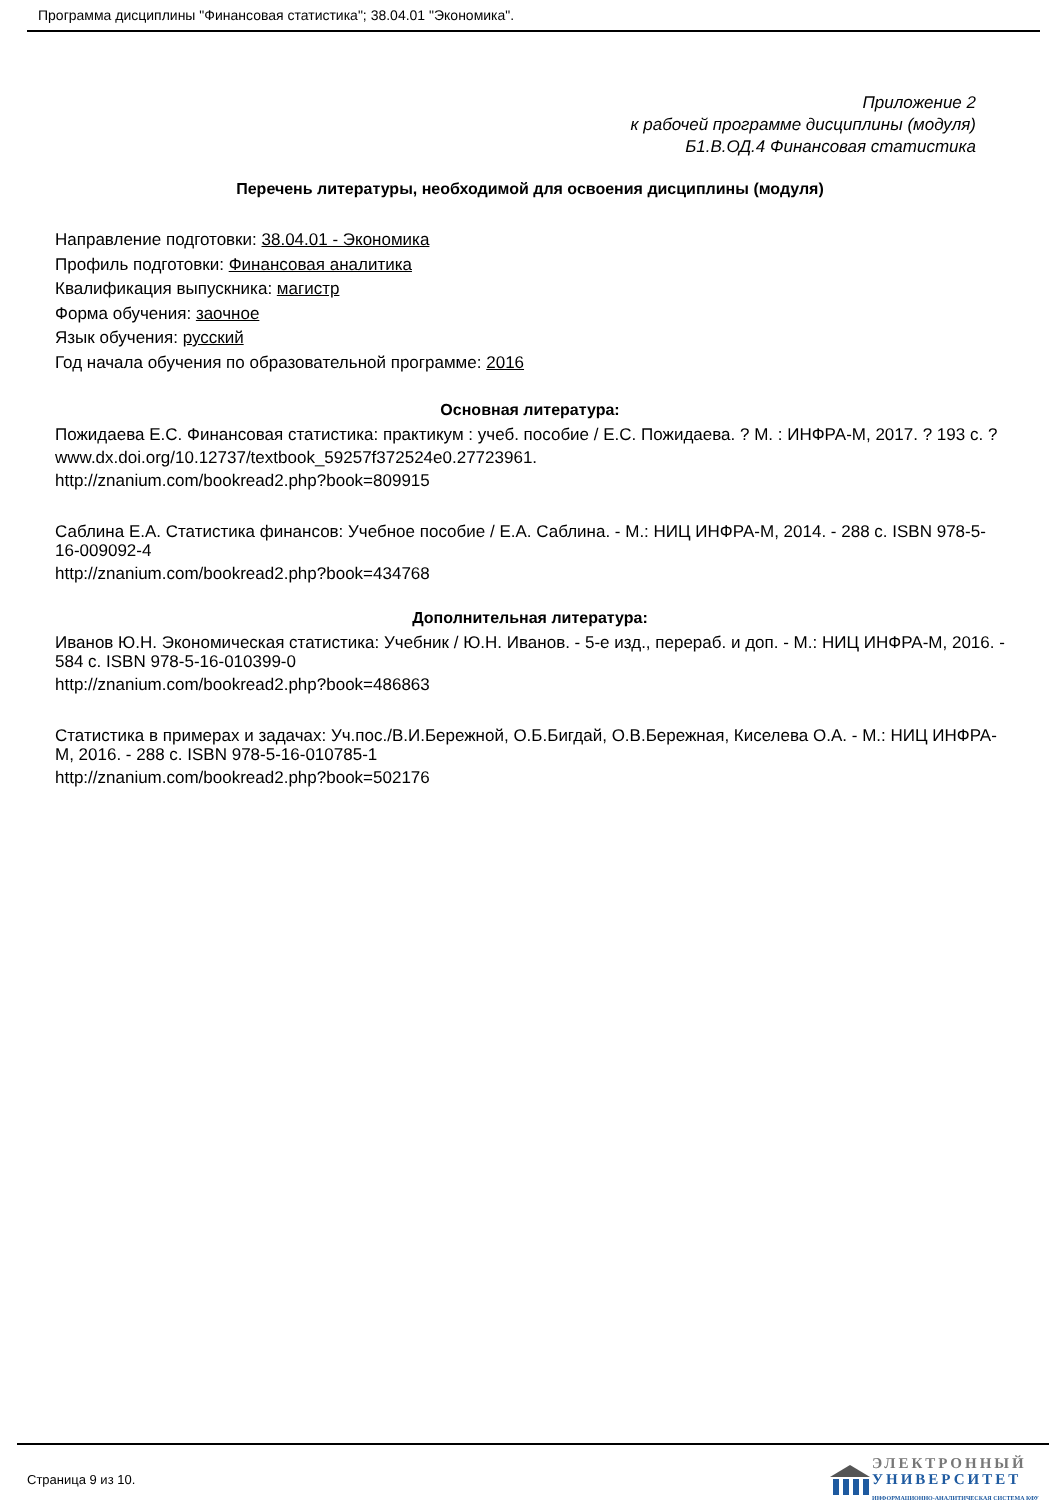Программа дисциплины "Финансовая статистика"; 38.04.01 "Экономика".
Приложение 2
к рабочей программе дисциплины (модуля)
Б1.В.ОД.4 Финансовая статистика
Перечень литературы, необходимой для освоения дисциплины (модуля)
Направление подготовки: 38.04.01 - Экономика
Профиль подготовки: Финансовая аналитика
Квалификация выпускника: магистр
Форма обучения: заочное
Язык обучения: русский
Год начала обучения по образовательной программе: 2016
Основная литература:
Пожидаева Е.С. Финансовая статистика: практикум : учеб. пособие / Е.С. Пожидаева. ? М. : ИНФРА-М, 2017. ? 193 с. ?
www.dx.doi.org/10.12737/textbook_59257f372524e0.27723961.
http://znanium.com/bookread2.php?book=809915
Саблина Е.А. Статистика финансов: Учебное пособие / Е.А. Саблина. - М.: НИЦ ИНФРА-М, 2014. - 288 с. ISBN 978-5-16-009092-4
http://znanium.com/bookread2.php?book=434768
Дополнительная литература:
Иванов Ю.Н. Экономическая статистика: Учебник / Ю.Н. Иванов. - 5-е изд., перераб. и доп. - М.: НИЦ ИНФРА-М, 2016. - 584 с. ISBN 978-5-16-010399-0
http://znanium.com/bookread2.php?book=486863
Статистика в примерах и задачах: Уч.пос./В.И.Бережной, О.Б.Бигдай, О.В.Бережная, Киселева О.А. - М.: НИЦ ИНФРА-М, 2016. - 288 с. ISBN 978-5-16-010785-1
http://znanium.com/bookread2.php?book=502176
Страница 9 из 10.
ЭЛЕКТРОННЫЙ
УНИВЕРСИТЕТ
ИНФОРМАЦИОННО-АНАЛИТИЧЕСКАЯ СИСТЕМА КФУ